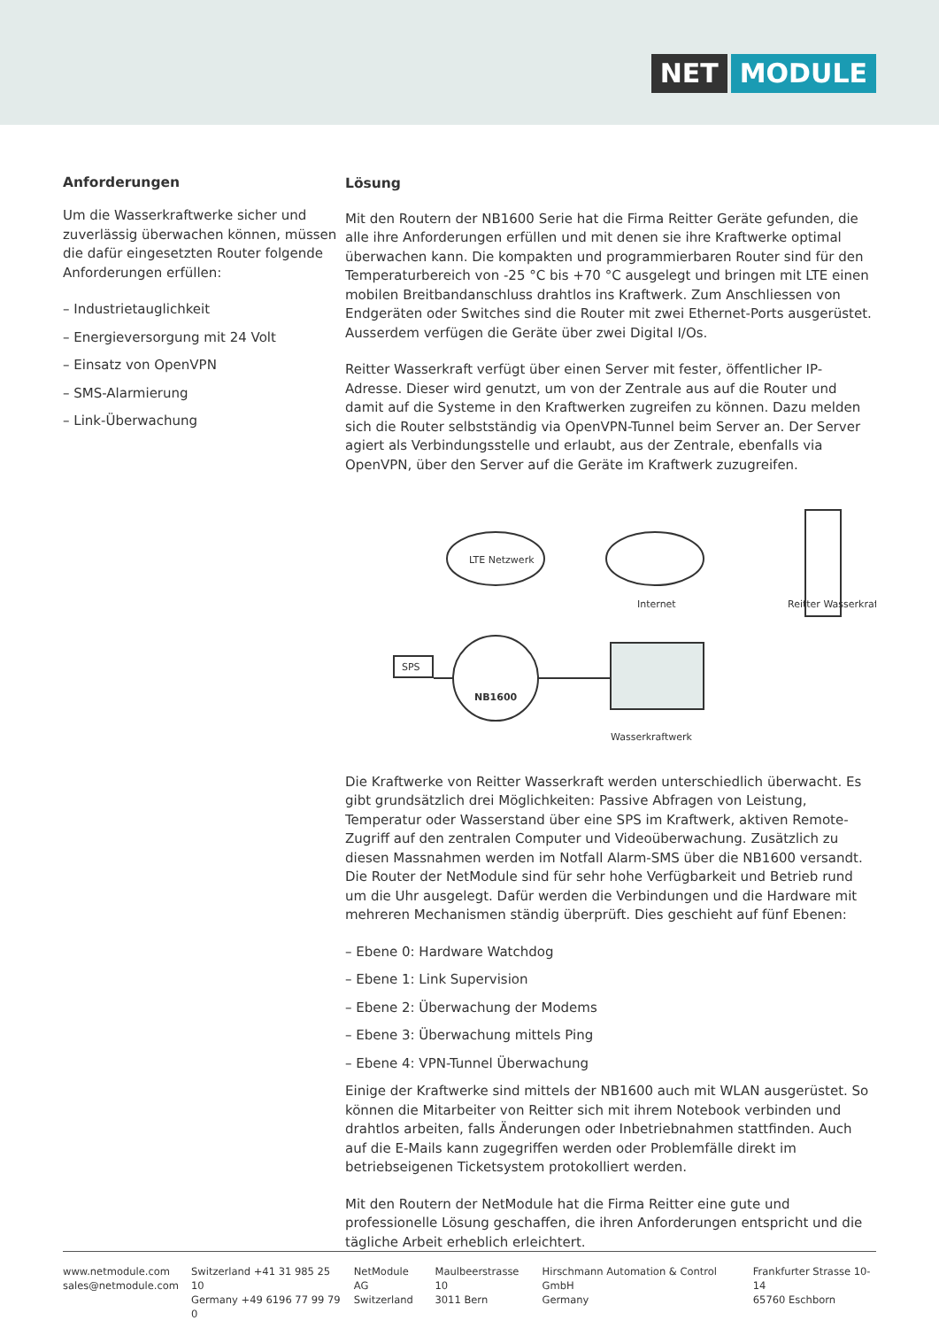NET MODULE
Anforderungen
Um die Wasserkraftwerke sicher und zuverlässig überwachen können, müssen die dafür eingesetzten Router folgende Anforderungen erfüllen:
– Industrietauglichkeit
– Energieversorgung mit 24 Volt
– Einsatz von OpenVPN
– SMS-Alarmierung
– Link-Überwachung
Lösung
Mit den Routern der NB1600 Serie hat die Firma Reitter Geräte gefunden, die alle ihre Anforderungen erfüllen und mit denen sie ihre Kraftwerke optimal überwachen kann. Die kompakten und programmierbaren Router sind für den Temperaturbereich von -25 °C bis +70 °C ausgelegt und bringen mit LTE einen mobilen Breitbandanschluss drahtlos ins Kraftwerk. Zum Anschliessen von Endgeräten oder Switches sind die Router mit zwei Ethernet-Ports ausgerüstet. Ausserdem verfügen die Geräte über zwei Digital I/Os.
Reitter Wasserkraft verfügt über einen Server mit fester, öffentlicher IP-Adresse. Dieser wird genutzt, um von der Zentrale aus auf die Router und damit auf die Systeme in den Kraftwerken zugreifen zu können. Dazu melden sich die Router selbstständig via OpenVPN-Tunnel beim Server an. Der Server agiert als Verbindungsstelle und erlaubt, aus der Zentrale, ebenfalls via OpenVPN, über den Server auf die Geräte im Kraftwerk zuzugreifen.
LTE Netzwerk
Internet
Reitter Wasserkraft
NB1600
SPS
Wasserkraftwerk
Die Kraftwerke von Reitter Wasserkraft werden unterschiedlich überwacht. Es gibt grundsätzlich drei Möglichkeiten: Passive Abfragen von Leistung, Temperatur oder Wasserstand über eine SPS im Kraftwerk, aktiven Remote-Zugriff auf den zentralen Computer und Videoüberwachung. Zusätzlich zu diesen Massnahmen werden im Notfall Alarm-SMS über die NB1600 versandt.
Die Router der NetModule sind für sehr hohe Verfügbarkeit und Betrieb rund um die Uhr ausgelegt. Dafür werden die Verbindungen und die Hardware mit mehreren Mechanismen ständig überprüft. Dies geschieht auf fünf Ebenen:
– Ebene 0: Hardware Watchdog
– Ebene 1: Link Supervision
– Ebene 2: Überwachung der Modems
– Ebene 3: Überwachung mittels Ping
– Ebene 4: VPN-Tunnel Überwachung
Einige der Kraftwerke sind mittels der NB1600 auch mit WLAN ausgerüstet. So können die Mitarbeiter von Reitter sich mit ihrem Notebook verbinden und drahtlos arbeiten, falls Änderungen oder Inbetriebnahmen stattfinden. Auch auf die E-Mails kann zugegriffen werden oder Problemfälle direkt im betriebseigenen Ticketsystem protokolliert werden.
Mit den Routern der NetModule hat die Firma Reitter eine gute und professionelle Lösung geschaffen, die ihren Anforderungen entspricht und die tägliche Arbeit erheblich erleichtert.
www.netmodule.com
sales@netmodule.com
Switzerland +41 31 985 25 10
Germany +49 6196 77 99 79 0
NetModule AG
Switzerland
Maulbeerstrasse 10
3011 Bern
Hirschmann Automation & Control GmbH
Germany
Frankfurter Strasse 10-14
65760 Eschborn